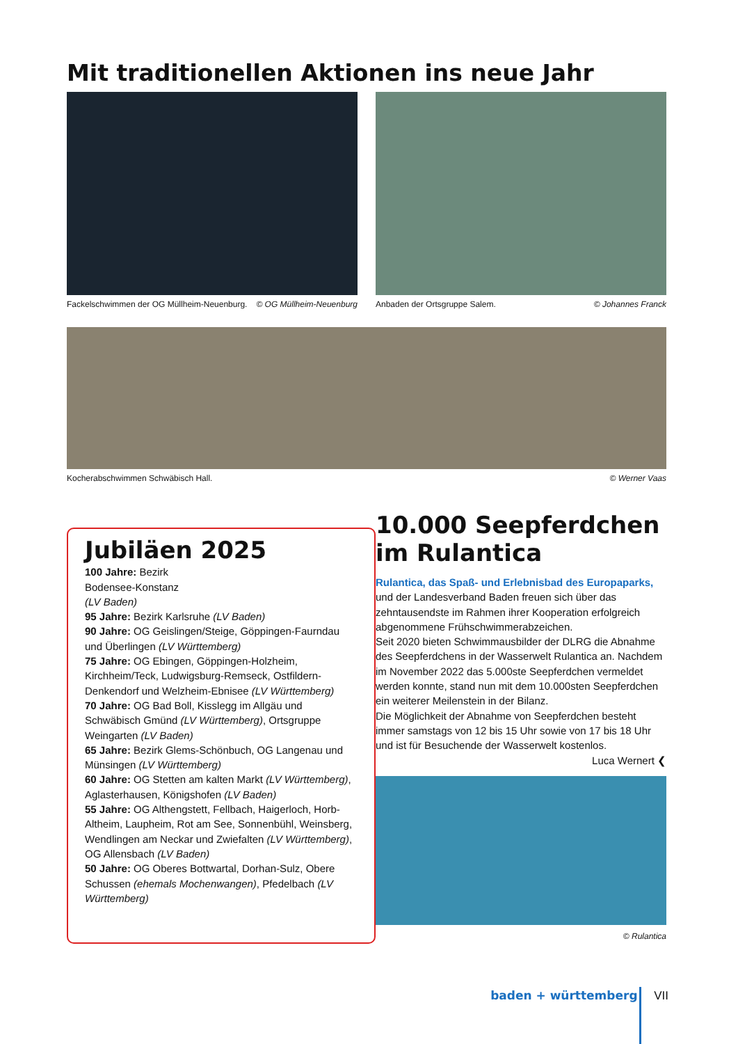Mit traditionellen Aktionen ins neue Jahr
Fackelschwimmen der OG Müllheim-Neuenburg. © OG Müllheim-Neuenburg
Anbaden der Ortsgruppe Salem. © Johannes Franck
Kocherabschwimmen Schwäbisch Hall. © Werner Vaas
Jubiläen 2025
100 Jahre: Bezirk
Bodensee-Konstanz
(LV Baden)
95 Jahre: Bezirk Karlsruhe (LV Baden)
90 Jahre: OG Geislingen/Steige, Göppingen-Faurndau und Überlingen (LV Württemberg)
75 Jahre: OG Ebingen, Göppingen-Holzheim, Kirchheim/Teck, Ludwigsburg-Remseck, Ostfildern-Denkendorf und Welzheim-Ebnisee (LV Württemberg)
70 Jahre: OG Bad Boll, Kisslegg im Allgäu und Schwäbisch Gmünd (LV Württemberg), Ortsgruppe Weingarten (LV Baden)
65 Jahre: Bezirk Glems-Schönbuch, OG Langenau und Münsingen (LV Württemberg)
60 Jahre: OG Stetten am kalten Markt (LV Württemberg), Aglasterhausen, Königshofen (LV Baden)
55 Jahre: OG Althengstett, Fellbach, Haigerloch, Horb-Altheim, Laupheim, Rot am See, Sonnenbühl, Weinsberg, Wendlingen am Neckar und Zwiefalten (LV Württemberg), OG Allensbach (LV Baden)
50 Jahre: OG Oberes Bottwartal, Dorhan-Sulz, Obere Schussen (ehemals Mochenwangen), Pfedelbach (LV Württemberg)
10.000 Seepferdchen im Rulantica
Rulantica, das Spaß- und Erlebnisbad des Europaparks, und der Landesverband Baden freuen sich über das zehntausendste im Rahmen ihrer Kooperation erfolgreich abgenommene Frühschwimmerabzeichen.
Seit 2020 bieten Schwimmausbilder der DLRG die Abnahme des Seepferdchens in der Wasserwelt Rulantica an. Nachdem im November 2022 das 5.000ste Seepferdchen vermeldet werden konnte, stand nun mit dem 10.000sten Seepferdchen ein weiterer Meilenstein in der Bilanz.
Die Möglichkeit der Abnahme von Seepferdchen besteht immer samstags von 12 bis 15 Uhr sowie von 17 bis 18 Uhr und ist für Besuchende der Wasserwelt kostenlos.
Luca Wernert ❮
© Rulantica
baden + württemberg VII